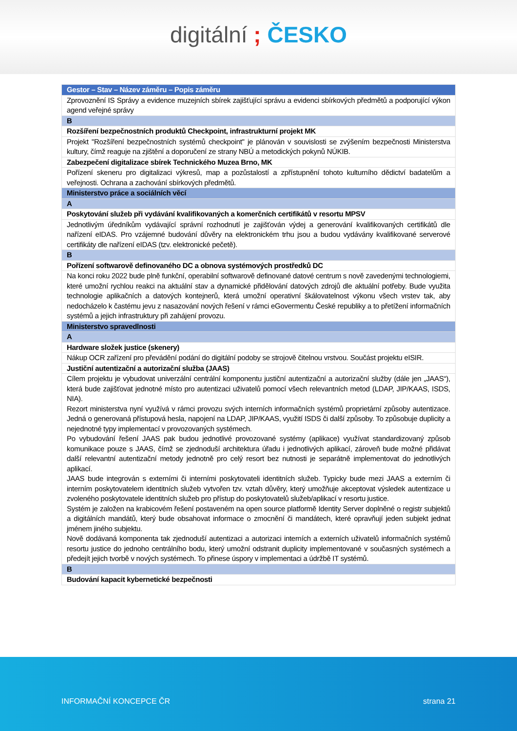digitální ; ČESKO
| Gestor – Stav – Název záměru – Popis záměru |
| --- |
| Zprovoznění IS Správy a evidence muzejních sbírek zajišťující správu a evidenci sbírkových předmětů a podporující výkon agend veřejné správy |
| B |
| Rozšíření bezpečnostních produktů Checkpoint, infrastrukturní projekt MK |
| Projekt "Rozšíření bezpečnostních systémů checkpoint" je plánován v souvislosti se zvýšením bezpečnosti Ministerstva kultury, čímž reaguje na zjištění a doporučení ze strany NBÚ a metodických pokynů NÚKIB. |
| Zabezpečení digitalizace sbírek Technického Muzea Brno, MK |
| Pořízení skeneru pro digitalizaci výkresů, map a pozůstalostí a zpřístupnění tohoto kulturního dědictví badatelům a veřejnosti. Ochrana a zachování sbírkových předmětů. |
| Ministerstvo práce a sociálních věcí |
| A |
| Poskytování služeb při vydávání kvalifikovaných a komerčních certifikátů v resortu MPSV |
| Jednotlivým úředníkům vydávající správní rozhodnutí je zajišťován výdej a generování kvalifikovaných certifikátů dle nařízení eIDAS. Pro vzájemné budování důvěry na elektronickém trhu jsou a budou vydávány kvalifikované serverové certifikáty dle nařízení eIDAS (tzv. elektronické pečetě). |
| B |
| Pořízení softwarově definovaného DC a obnova systémových prostředků DC |
| Na konci roku 2022 bude plně funkční, operabilní softwarově definované datové centrum s nově zavedenými technologiemi, které umožní rychlou reakci na aktuální stav a dynamické přidělování datových zdrojů dle aktuální potřeby. Bude využita technologie aplikačních a datových kontejnerů, která umožní operativní škálovatelnost výkonu všech vrstev tak, aby nedocházelo k častému jevu z nasazování nových řešení v rámci eGovermentu České republiky a to přetížení informačních systémů a jejich infrastruktury při zahájení provozu. |
| Ministerstvo spravedlnosti |
| A |
| Hardware složek justice (skenery) |
| Nákup OCR zařízení pro převádění podání do digitální podoby se strojově čitelnou vrstvou. Součást projektu eISIR. |
| Justiční autentizační a autorizační služba (JAAS) |
| Cílem projektu je vybudovat univerzální centrální komponentu justiční autentizační a autorizační služby (dále jen „JAAS“), která bude zajišťovat jednotné místo pro autentizaci uživatelů pomocí všech relevantních metod (LDAP, JIP/KAAS, ISDS, NIA). Rezort ministerstva nyní využívá v rámci provozu svých interních informačních systémů proprietární způsoby autentizace. Jedná o generovaná přístupová hesla, napojení na LDAP, JIP/KAAS, využití ISDS či další způsoby. To způsobuje duplicity a nejednotné typy implementací v provozovaných systémech. Po vybudování řešení JAAS pak budou jednotlivé provozované systémy (aplikace) využívat standardizovaný způsob komunikace pouze s JAAS, čímž se zjednoduší architektura úřadu i jednotlivých aplikací, zároveň bude možné přidávat další relevantní autentizační metody jednotně pro celý resort bez nutnosti je separátně implementovat do jednotlivých aplikací. JAAS bude integrován s externími či interními poskytovateli identitních služeb. Typicky bude mezi JAAS a externím či interním poskytovatelem identitních služeb vytvořen tzv. vztah důvěry, který umožňuje akceptovat výsledek autentizace u zvoleného poskytovatele identitních služeb pro přístup do poskytovatelů služeb/aplikací v resortu justice. Systém je založen na krabicovém řešení postaveném na open source platformě Identity Server doplněné o registr subjektů a digitálních mandátů, který bude obsahovat informace o zmocnění či mandátech, které opravňují jeden subjekt jednat jménem jiného subjektu. Nově dodávaná komponenta tak zjednoduší autentizaci a autorizaci interních a externích uživatelů informačních systémů resortu justice do jednoho centrálního bodu, který umožní odstranit duplicity implementované v současných systémech a předejít jejich tvorbě v nových systémech. To přinese úspory v implementaci a údržbě IT systémů. |
| B |
| Budování kapacit kybernetické bezpečnosti |
INFORMAČNÍ KONCEPCE ČR strana 21